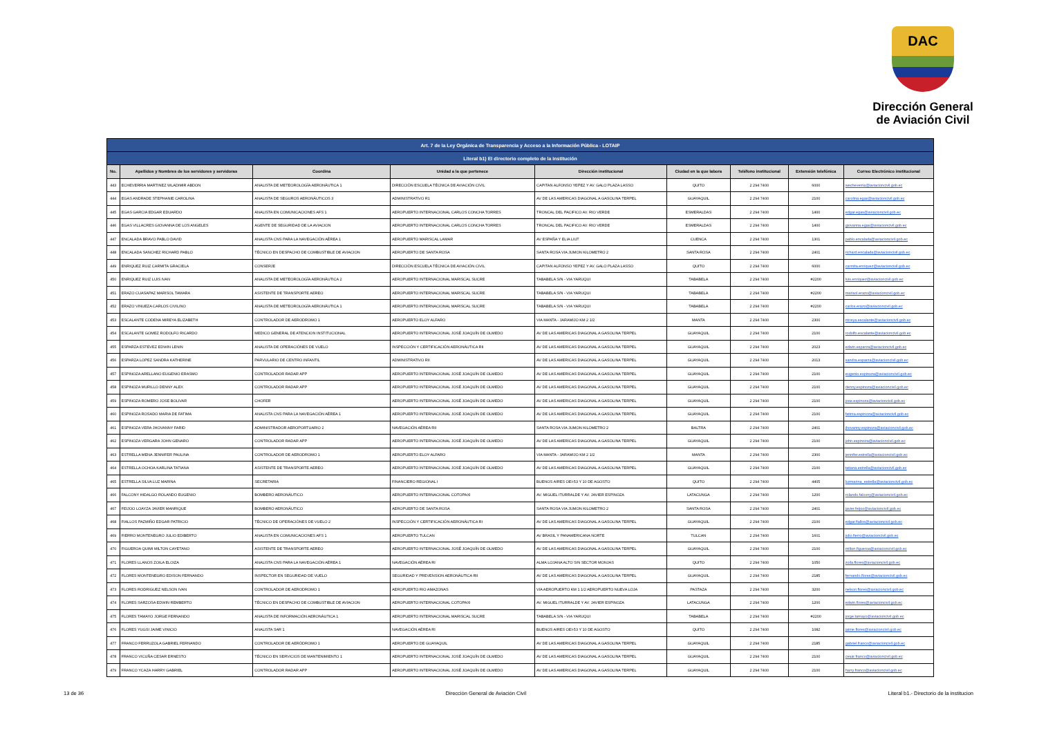DAC
Dirección General
de Aviación Civil
| Art. 7 de la Ley Orgánica de Transparencia y Acceso a la Información Pública - LOTAIP | | | | | | | | |
| --- | --- | --- | --- | --- | --- | --- | --- | --- |
| Literal b1) El directorio completo de la institución | | | | | | | | |
| No. | Apellidos y Nombres de los servidores y servidoras | Coordina | Unidad a la que pertenece | Dirección institucional | Ciudad en la que labora | Teléfono institucional | Extensión telefónica | Correo Electrónico institucional |
| 443 | ECHEVERRIA MARTINEZ WLADIMIR ABDON | ANALISTA DE METEOROLOGÍA AERONÁUTICA 1 | DIRECCIÓN ESCUELA TÉCNICA DE AVIACIÓN CIVIL | CAPITAN ALFONSO YEPEZ Y AV. GALO PLAZA LASSO | QUITO | 2 294 7400 | 6000 | wecheverria@aviacioncivil.gob.ec |
| 444 | EGAS ANDRADE STEPHANIE CAROLINA | ANALISTA DE SEGUROS AERONÁUTICOS 3 | ADMINISTRATIVO R1 | AV DE LAS AMERICAS DIAGONAL A GASOLINA TERPEL | GUAYAQUIL | 2 294 7400 | 2100 | carolina.egas@aviacioncivil.gob.ec |
| 445 | EGAS GARCIA EDGAR EDUARDO | ANALISTA EN COMUNICACIONES AFS 1 | AEROPUERTO INTERNACIONAL CARLOS CONCHA TORRES | TRONCAL DEL PACIFICO AV. RIO VERDE | ESMERALDAS | 2 294 7400 | 1400 | edgar.egas@aviacioncivil.gob.ec |
| 446 | EGAS VILLACRES GIOVANNA DE LOS ANGELES | AGENTE DE SEGURIDAD DE LA AVIACION | AEROPUERTO INTERNACIONAL CARLOS CONCHA TORRES | TRONCAL DEL PACIFICO AV. RIO VERDE | ESMERALDAS | 2 294 7400 | 1400 | giovanna.egas@aviacioncivil.gob.ec |
| 447 | ENCALADA BRAVO PABLO DAVID | ANALISTA CNS PARA LA NAVEGACIÓN AÉREA 1 | AEROPUERTO MARISCAL LAMAR | AV ESPAÑA Y ELIA LIUT | CUENCA | 2 294 7400 | 1301 | pablo.encalada@aviacioncivil.gob.ec |
| 448 | ENCALADA SANCHEZ RICHARD PABLO | TÉCNICO EN DESPACHO DE COMBUSTIBLE DE AVIACION | AEROPUERTO DE SANTA ROSA | SANTA ROSA VIA JUMON KILOMETRO 2 | SANTA ROSA | 2 294 7400 | 2401 | richard.encalada@aviacioncivil.gob.ec |
| 449 | ENRIQUEZ RUIZ CARMITA GRACIELA | CONSERJE | DIRECCIÓN ESCUELA TÉCNICA DE AVIACIÓN CIVIL | CAPITAN ALFONSO YEPEZ Y AV. GALO PLAZA LASSO | QUITO | 2 294 7400 | 6000 | carmita.enriquez@aviacioncivil.gob.ec |
| 450 | ENRIQUEZ RUIZ LUIS IVAN | ANALISTA DE METEOROLOGÍA AERONÁUTICA 2 | AEROPUERTO INTERNACIONAL MARISCAL SUCRE | TABABELA S/N - VIA YARUQUI | TABABELA | 2 294 7400 | #2200 | luis.enriquez@aviacioncivil.gob.ec |
| 451 | ERAZO CUASAPAZ MARISOL TAMARA | ASISTENTE DE TRANSPORTE AEREO | AEROPUERTO INTERNACIONAL MARISCAL SUCRE | TABABELA S/N - VIA YARUQUI | TABABELA | 2 294 7400 | #2200 | marisol.erazo@aviacioncivil.gob.ec |
| 452 | ERAZO VINUEZA CARLOS CIVILINO | ANALISTA DE METEOROLOGÍA AERONÁUTICA 1 | AEROPUERTO INTERNACIONAL MARISCAL SUCRE | TABABELA S/N - VIA YARUQUI | TABABELA | 2 294 7400 | #2200 | carlos.erazo@aviacioncivil.gob.ec |
| 453 | ESCALANTE CODENA MIREYA ELIZABETH | CONTROLADOR DE AERODROMO 1 | AEROPUERTO ELOY ALFARO | VIA MANTA - JARAMIJO KM 2 1/2 | MANTA | 2 294 7400 | 2300 | mireya.escalante@aviacioncivil.gob.ec |
| 454 | ESCALANTE GOMEZ RODOLFO RICARDO | MEDICO GENERAL DE ATENCION INSTITUCIONAL | AEROPUERTO INTERNACIONAL JOSÉ JOAQUÍN DE OLMEDO | AV DE LAS AMERICAS DIAGONAL A GASOLINA TERPEL | GUAYAQUIL | 2 294 7400 | 2100 | rodolfo.escalante@aviacioncivil.gob.ec |
| 455 | ESPARZA ESTEVEZ EDWIN LENIN | ANALISTA DE OPERACIÓNES DE VUELO | INSPECCIÓN Y CERTIFICACIÓN AERONÁUTICA RII | AV DE LAS AMERICAS DIAGONAL A GASOLINA TERPEL | GUAYAQUIL | 2 294 7400 | 2023 | edwin.esparza@aviacioncivil.gob.ec |
| 456 | ESPARZA LOPEZ SANDRA KATHERINE | PARVULARIO DE CENTRO INFANTIL | ADMINISTRATIVO RII | AV DE LAS AMERICAS DIAGONAL A GASOLINA TERPEL | GUAYAQUIL | 2 294 7400 | 2013 | sandra.esparza@aviacioncivil.gob.ec |
| 457 | ESPINOZA ARELLANO EUGENIO ERASMO | CONTROLADOR RADAR APP | AEROPUERTO INTERNACIONAL JOSÉ JOAQUÍN DE OLMEDO | AV DE LAS AMERICAS DIAGONAL A GASOLINA TERPEL | GUAYAQUIL | 2 294 7400 | 2100 | eugenio.espinoza@aviacioncivil.gob.ec |
| 458 | ESPINOZA MURILLO DENNY ALEX | CONTROLADOR RADAR APP | AEROPUERTO INTERNACIONAL JOSÉ JOAQUÍN DE OLMEDO | AV DE LAS AMERICAS DIAGONAL A GASOLINA TERPEL | GUAYAQUIL | 2 294 7400 | 2100 | denny.espinoza@aviacioncivil.gob.ec |
| 459 | ESPINOZA ROMERO JOSE BOLIVAR | CHOFER | AEROPUERTO INTERNACIONAL JOSÉ JOAQUÍN DE OLMEDO | AV DE LAS AMERICAS DIAGONAL A GASOLINA TERPEL | GUAYAQUIL | 2 294 7400 | 2100 | jose.espinoza@aviacioncivil.gob.ec |
| 460 | ESPINOZA ROSADO MARIA DE FATIMA | ANALISTA CNS PARA LA NAVEGACIÓN AÉREA 1 | AEROPUERTO INTERNACIONAL JOSÉ JOAQUÍN DE OLMEDO | AV DE LAS AMERICAS DIAGONAL A GASOLINA TERPEL | GUAYAQUIL | 2 294 7400 | 2100 | fatima.espinoza@aviacioncivil.gob.ec |
| 461 | ESPINOZA VERA JHOVANNY FARID | ADMINISTRADOR AEROPORTUARIO 2 | NAVEGACIÓN AÉREA RII | SANTA ROSA VIA JUMON KILOMETRO 2 | BALTRA | 2 294 7400 | 2401 | jhovanny.espinoza@aviacioncivil.gob.ec |
| 462 | ESPINOZA VERGARA JOHN GENARO | CONTROLADOR RADAR APP | AEROPUERTO INTERNACIONAL JOSÉ JOAQUÍN DE OLMEDO | AV DE LAS AMERICAS DIAGONAL A GASOLINA TERPEL | GUAYAQUIL | 2 294 7400 | 2100 | john.espinoza@aviacioncivil.gob.ec |
| 463 | ESTRELLA MENA JENNIFER PAULINA | CONTROLADOR DE AERODROMO 1 | AEROPUERTO ELOY ALFARO | VIA MANTA - JARAMIJO KM 2 1/2 | MANTA | 2 294 7400 | 2300 | jennifer.estrella@aviacioncivil.gob.ec |
| 464 | ESTRELLA OCHOA KARLINA TATIANA | ASISTENTE DE TRANSPORTE AEREO | AEROPUERTO INTERNACIONAL JOSÉ JOAQUÍN DE OLMEDO | AV DE LAS AMERICAS DIAGONAL A GASOLINA TERPEL | GUAYAQUIL | 2 294 7400 | 2100 | tatiana.estrella@aviacioncivil.gob.ec |
| 465 | ESTRELLA SILVA LUZ MARINA | SECRETARIA | FINANCIERO REGIONAL I | BUENOS AIRES OEI-53 Y 10 DE AGOSTO | QUITO | 2 294 7400 | 4405 | luzmarina_estrella@aviacioncivil.gob.ec |
| 466 | FALCONY HIDALGO ROLANDO EUGENIO | BOMBERO AERONÁUTICO | AEROPUERTO INTERNACIONAL COTOPAXI | AV. MIGUEL ITURRALDE Y AV. JAVIER ESPINOZA | LATACUNGA | 2 294 7400 | 1200 | rolando.falcony@aviacioncivil.gob.ec |
| 467 | FEIJOO LOAYZA JAVIER MANRIQUE | BOMBERO AERONÁUTICO | AEROPUERTO DE SANTA ROSA | SANTA ROSA VIA JUMON KILOMETRO 2 | SANTA ROSA | 2 294 7400 | 2401 | javier.feijoo@aviacioncivil.gob.ec |
| 468 | FIALLOS PAZMIÑO EDGAR PATRICIO | TÉCNICO DE OPERACIÓNES DE VUELO 2 | INSPECCIÓN Y CERTIFICACIÓN AERONÁUTICA RI | AV DE LAS AMERICAS DIAGONAL A GASOLINA TERPEL | GUAYAQUIL | 2 294 7400 | 2100 | edgar.fiallos@aviacioncivil.gob.ec |
| 469 | FIERRO MONTENEGRO JULIO EDIBERTO | ANALISTA EN COMUNICACIONES AFS 1 | AEROPUERTO TULCAN | AV BRASIL Y PANAMERICANA NORTE | TULCAN | 2 294 7400 | 1601 | julio.fierro@aviacioncivil.gob.ec |
| 470 | FIGUEROA QUIMI MILTON CAYETANO | ASISTENTE DE TRANSPORTE AEREO | AEROPUERTO INTERNACIONAL JOSÉ JOAQUÍN DE OLMEDO | AV DE LAS AMERICAS DIAGONAL A GASOLINA TERPEL | GUAYAQUIL | 2 294 7400 | 2100 | milton.figueroa@aviacioncivil.gob.ec |
| 471 | FLORES LLANOS ZOILA ELOIZA | ANALISTA CNS PARA LA NAVEGACIÓN AÉREA 1 | NAVEGACIÓN AÉREA RI | ALMA LOJANA ALTO S/N SECTOR MONJAS | QUITO | 2 294 7400 | 1050 | zoila.flores@aviacioncivil.gob.ec |
| 472 | FLORES MONTENEGRO EDISON FERNANDO | INSPECTOR EN SEGURIDAD DE VUELO | SEGURIDAD Y PREVENSION AERONÁUTICA RII | AV DE LAS AMERICAS DIAGONAL A GASOLINA TERPEL | GUAYAQUIL | 2 294 7400 | 2185 | fernando.flores@aviacioncivil.gob.ec |
| 473 | FLORES RODRIGUEZ NELSON IVAN | CONTROLADOR DE AERODROMO 1 | AEROPUERTO RIO AMAZONAS | VIA AEROPUERTO KM 1 1/2 AEROPUERTO NUEVA LOJA | PASTAZA | 2 294 7400 | 3200 | nelson.flores@aviacioncivil.gob.ec |
| 474 | FLORES SARZOSA EDWIN REMBERTO | TÉCNICO EN DESPACHO DE COMBUSTIBLE DE AVIACION | AEROPUERTO INTERNACIONAL COTOPAXI | AV. MIGUEL ITURRALDE Y AV. JAVIER ESPINOZA | LATACUNGA | 2 294 7400 | 1200 | edwin.flores@aviacioncivil.gob.ec |
| 475 | FLORES TAMAYO JORGE FERNANDO | ANALISTA DE INFORMACIÓN AERONÁUTICA 1 | AEROPUERTO INTERNACIONAL MARISCAL SUCRE | TABABELA S/N - VIA YARUQUI | TABABELA | 2 294 7400 | #2200 | jorge.tamayo@aviacioncivil.gob.ec |
| 476 | FLORES YUGSI JAIME VINICIO | ANALISTA SAR 1 | NAVEGACIÓN AÉREA RI | BUENOS AIRES OEI-53 Y 10 DE AGOSTO | QUITO | 2 294 7400 | 1082 | jaime.flores@aviacioncivil.gob.ec |
| 477 | FRANCO FERRUZOLA GABRIEL FERNANDO | CONTROLADOR DE AERÓDROMO 1 | AEROPUERTO DE GUAYAQUIL | AV DE LAS AMERICAS DIAGONAL A GASOLINA TERPEL | GUAYAQUIL | 2 294 7400 | 2185 | gabriel.franco@aviacioncivil.gob.ec |
| 478 | FRANCO VICUÑA CESAR ERNESTO | TÉCNICO EN SERVICIOS DE MANTENIMIENTO 1 | AEROPUERTO INTERNACIONAL JOSÉ JOAQUÍN DE OLMEDO | AV DE LAS AMERICAS DIAGONAL A GASOLINA TERPEL | GUAYAQUIL | 2 294 7400 | 2100 | cesar.franco@aviacioncivil.gob.ec |
| 479 | FRANCO YCAZA HARRY GABRIEL | CONTROLADOR RADAR APP | AEROPUERTO INTERNACIONAL JOSÉ JOAQUÍN DE OLMEDO | AV DE LAS AMERICAS DIAGONAL A GASOLINA TERPEL | GUAYAQUIL | 2 294 7400 | 2100 | harry.franco@aviacioncivil.gob.ec |
13 de 36 Dirección General de Aviación Civil Literal b1.- Directorio de la institucion